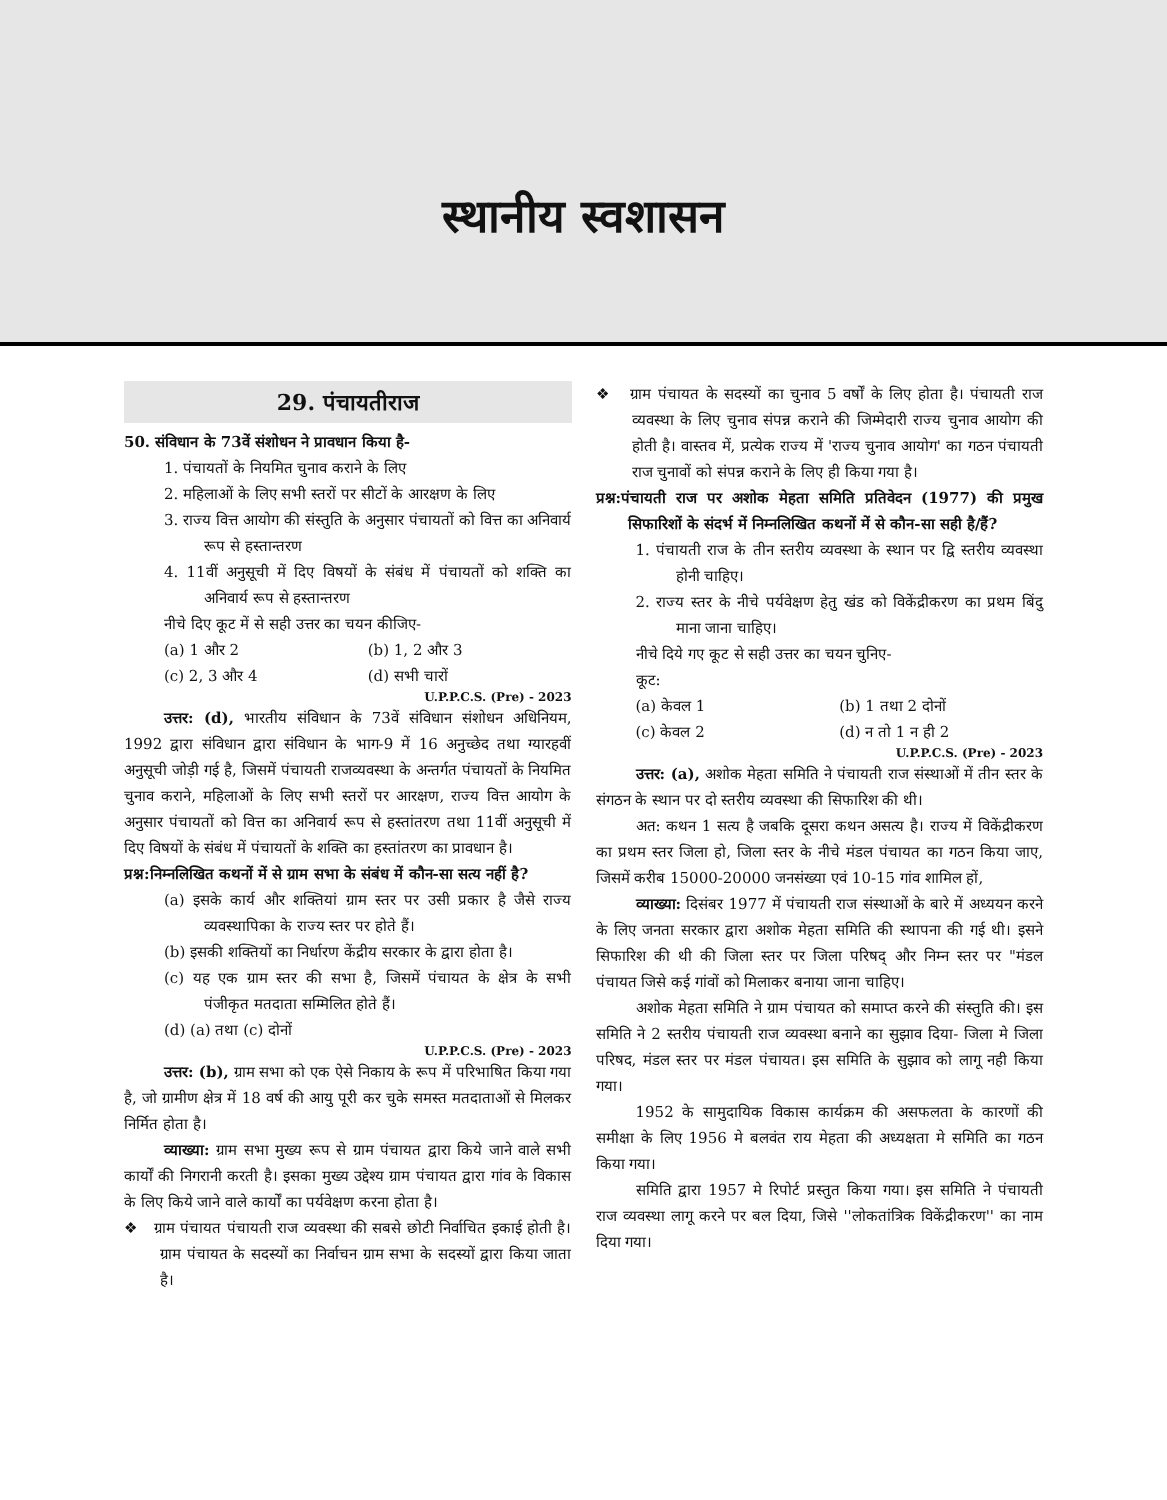स्थानीय स्वशासन
29. पंचायतीराज
50. संविधान के 73वें संशोधन ने प्रावधान किया है-
1. पंचायतों के नियमित चुनाव कराने के लिए
2. महिलाओं के लिए सभी स्तरों पर सीटों के आरक्षण के लिए
3. राज्य वित्त आयोग की संस्तुति के अनुसार पंचायतों को वित्त का अनिवार्य रूप से हस्तान्तरण
4. 11वीं अनुसूची में दिए विषयों के संबंध में पंचायतों को शक्ति का अनिवार्य रूप से हस्तान्तरण
नीचे दिए कूट में से सही उत्तर का चयन कीजिए-
(a) 1 और 2 (b) 1, 2 और 3
(c) 2, 3 और 4 (d) सभी चारों
U.P.P.C.S. (Pre) - 2023
उत्तर: (d), भारतीय संविधान के 73वें संविधान संशोधन अधिनियम, 1992 द्वारा संविधान द्वारा संविधान के भाग-9 में 16 अनुच्छेद तथा ग्यारहवीं अनुसूची जोड़ी गई है, जिसमें पंचायती राजव्यवस्था के अन्तर्गत पंचायतों के नियमित चुनाव कराने, महिलाओं के लिए सभी स्तरों पर आरक्षण, राज्य वित्त आयोग के अनुसार पंचायतों को वित्त का अनिवार्य रूप से हस्तांतरण तथा 11वीं अनुसूची में दिए विषयों के संबंध में पंचायतों के शक्ति का हस्तांतरण का प्रावधान है।
प्रश्न:निम्नलिखित कथनों में से ग्राम सभा के संबंध में कौन-सा सत्य नहीं है?
(a) इसके कार्य और शक्तियां ग्राम स्तर पर उसी प्रकार है जैसे राज्य व्यवस्थापिका के राज्य स्तर पर होते हैं।
(b) इसकी शक्तियों का निर्धारण केंद्रीय सरकार के द्वारा होता है।
(c) यह एक ग्राम स्तर की सभा है, जिसमें पंचायत के क्षेत्र के सभी पंजीकृत मतदाता सम्मिलित होते हैं।
(d) (a) तथा (c) दोनों
U.P.P.C.S. (Pre) - 2023
उत्तर: (b), ग्राम सभा को एक ऐसे निकाय के रूप में परिभाषित किया गया है, जो ग्रामीण क्षेत्र में 18 वर्ष की आयु पूरी कर चुके समस्त मतदाताओं से मिलकर निर्मित होता है।
व्याख्या: ग्राम सभा मुख्य रूप से ग्राम पंचायत द्वारा किये जाने वाले सभी कार्यों की निगरानी करती है। इसका मुख्य उद्देश्य ग्राम पंचायत द्वारा गांव के विकास के लिए किये जाने वाले कार्यों का पर्यवेक्षण करना होता है।
❖ ग्राम पंचायत पंचायती राज व्यवस्था की सबसे छोटी निर्वाचित इकाई होती है। ग्राम पंचायत के सदस्यों का निर्वाचन ग्राम सभा के सदस्यों द्वारा किया जाता है।
❖ ग्राम पंचायत के सदस्यों का चुनाव 5 वर्षों के लिए होता है। पंचायती राज व्यवस्था के लिए चुनाव संपन्न कराने की जिम्मेदारी राज्य चुनाव आयोग की होती है। वास्तव में, प्रत्येक राज्य में 'राज्य चुनाव आयोग' का गठन पंचायती राज चुनावों को संपन्न कराने के लिए ही किया गया है।
प्रश्न:पंचायती राज पर अशोक मेहता समिति प्रतिवेदन (1977) की प्रमुख सिफारिशों के संदर्भ में निम्नलिखित कथनों में से कौन-सा सही है/हैं?
1. पंचायती राज के तीन स्तरीय व्यवस्था के स्थान पर द्वि स्तरीय व्यवस्था होनी चाहिए।
2. राज्य स्तर के नीचे पर्यवेक्षण हेतु खंड को विकेंद्रीकरण का प्रथम बिंदु माना जाना चाहिए।
नीचे दिये गए कूट से सही उत्तर का चयन चुनिए-
कूट:
(a) केवल 1 (b) 1 तथा 2 दोनों
(c) केवल 2 (d) न तो 1 न ही 2
U.P.P.C.S. (Pre) - 2023
उत्तर: (a), अशोक मेहता समिति ने पंचायती राज संस्थाओं में तीन स्तर के संगठन के स्थान पर दो स्तरीय व्यवस्था की सिफारिश की थी।
अत: कथन 1 सत्य है जबकि दूसरा कथन असत्य है। राज्य में विकेंद्रीकरण का प्रथम स्तर जिला हो, जिला स्तर के नीचे मंडल पंचायत का गठन किया जाए, जिसमें करीब 15000-20000 जनसंख्या एवं 10-15 गांव शामिल हों,
व्याख्या: दिसंबर 1977 में पंचायती राज संस्थाओं के बारे में अध्ययन करने के लिए जनता सरकार द्वारा अशोक मेहता समिति की स्थापना की गई थी। इसने सिफारिश की थी की जिला स्तर पर जिला परिषद् और निम्न स्तर पर "मंडल पंचायत जिसे कई गांवों को मिलाकर बनाया जाना चाहिए।
अशोक मेहता समिति ने ग्राम पंचायत को समाप्त करने की संस्तुति की। इस समिति ने 2 स्तरीय पंचायती राज व्यवस्था बनाने का सुझाव दिया- जिला मे जिला परिषद, मंडल स्तर पर मंडल पंचायत। इस समिति के सुझाव को लागू नही किया गया।
1952 के सामुदायिक विकास कार्यक्रम की असफलता के कारणों की समीक्षा के लिए 1956 मे बलवंत राय मेहता की अध्यक्षता मे समिति का गठन किया गया।
समिति द्वारा 1957 मे रिपोर्ट प्रस्तुत किया गया। इस समिति ने पंचायती राज व्यवस्था लागू करने पर बल दिया, जिसे ''लोकतांत्रिक विकेंद्रीकरण'' का नाम दिया गया।